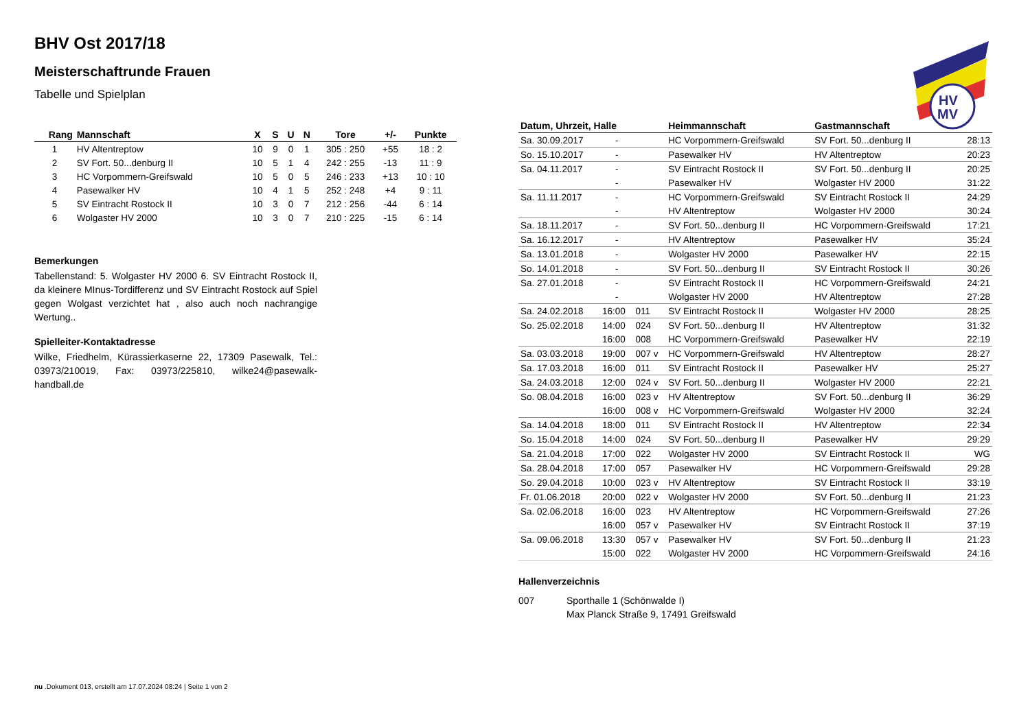HV
MV
BHV Ost 2017/18
Meisterschaftrunde Frauen
Tabelle und Spielplan
| Rang | Mannschaft | X | S | U | N | Tore | +/- | Punkte |
| --- | --- | --- | --- | --- | --- | --- | --- | --- |
| 1 | HV Altentreptow | 10 | 9 | 0 | 1 | 305 : 250 | +55 | 18 : 2 |
| 2 | SV Fort. 50...denburg II | 10 | 5 | 1 | 4 | 242 : 255 | -13 | 11 : 9 |
| 3 | HC Vorpommern-Greifswald | 10 | 5 | 0 | 5 | 246 : 233 | +13 | 10 : 10 |
| 4 | Pasewalker HV | 10 | 4 | 1 | 5 | 252 : 248 | +4 | 9 : 11 |
| 5 | SV Eintracht Rostock II | 10 | 3 | 0 | 7 | 212 : 256 | -44 | 6 : 14 |
| 6 | Wolgaster HV 2000 | 10 | 3 | 0 | 7 | 210 : 225 | -15 | 6 : 14 |
Bemerkungen
Tabellenstand: 5. Wolgaster HV 2000 6. SV Eintracht Rostock II, da kleinere MInus-Tordifferenz und SV Eintracht Rostock auf Spiel gegen Wolgast verzichtet hat , also auch noch nachrangige Wertung..
Spielleiter-Kontaktadresse
Wilke, Friedhelm, Kürassierkaserne 22, 17309 Pasewalk, Tel.: 03973/210019, Fax: 03973/225810, wilke24@pasewalk-handball.de
| Datum, Uhrzeit, Halle | | | Heimmannschaft | Gastmannschaft | |
| --- | --- | --- | --- | --- | --- |
| Sa. 30.09.2017 | - | | HC Vorpommern-Greifswald | SV Fort. 50...denburg II | 28:13 |
| So. 15.10.2017 | - | | Pasewalker HV | HV Altentreptow | 20:23 |
| Sa. 04.11.2017 | - | | SV Eintracht Rostock II | SV Fort. 50...denburg II | 20:25 |
| | - | | Pasewalker HV | Wolgaster HV 2000 | 31:22 |
| Sa. 11.11.2017 | - | | HC Vorpommern-Greifswald | SV Eintracht Rostock II | 24:29 |
| | - | | HV Altentreptow | Wolgaster HV 2000 | 30:24 |
| Sa. 18.11.2017 | - | | SV Fort. 50...denburg II | HC Vorpommern-Greifswald | 17:21 |
| Sa. 16.12.2017 | - | | HV Altentreptow | Pasewalker HV | 35:24 |
| Sa. 13.01.2018 | - | | Wolgaster HV 2000 | Pasewalker HV | 22:15 |
| So. 14.01.2018 | - | | SV Fort. 50...denburg II | SV Eintracht Rostock II | 30:26 |
| Sa. 27.01.2018 | - | | SV Eintracht Rostock II | HC Vorpommern-Greifswald | 24:21 |
| | - | | Wolgaster HV 2000 | HV Altentreptow | 27:28 |
| Sa. 24.02.2018 | 16:00 | 011 | SV Eintracht Rostock II | Wolgaster HV 2000 | 28:25 |
| So. 25.02.2018 | 14:00 | 024 | SV Fort. 50...denburg II | HV Altentreptow | 31:32 |
| | 16:00 | 008 | HC Vorpommern-Greifswald | Pasewalker HV | 22:19 |
| Sa. 03.03.2018 | 19:00 | 007 v | HC Vorpommern-Greifswald | HV Altentreptow | 28:27 |
| Sa. 17.03.2018 | 16:00 | 011 | SV Eintracht Rostock II | Pasewalker HV | 25:27 |
| Sa. 24.03.2018 | 12:00 | 024 v | SV Fort. 50...denburg II | Wolgaster HV 2000 | 22:21 |
| So. 08.04.2018 | 16:00 | 023 v | HV Altentreptow | SV Fort. 50...denburg II | 36:29 |
| | 16:00 | 008 v | HC Vorpommern-Greifswald | Wolgaster HV 2000 | 32:24 |
| Sa. 14.04.2018 | 18:00 | 011 | SV Eintracht Rostock II | HV Altentreptow | 22:34 |
| So. 15.04.2018 | 14:00 | 024 | SV Fort. 50...denburg II | Pasewalker HV | 29:29 |
| Sa. 21.04.2018 | 17:00 | 022 | Wolgaster HV 2000 | SV Eintracht Rostock II | WG |
| Sa. 28.04.2018 | 17:00 | 057 | Pasewalker HV | HC Vorpommern-Greifswald | 29:28 |
| So. 29.04.2018 | 10:00 | 023 v | HV Altentreptow | SV Eintracht Rostock II | 33:19 |
| Fr. 01.06.2018 | 20:00 | 022 v | Wolgaster HV 2000 | SV Fort. 50...denburg II | 21:23 |
| Sa. 02.06.2018 | 16:00 | 023 | HV Altentreptow | HC Vorpommern-Greifswald | 27:26 |
| | 16:00 | 057 v | Pasewalker HV | SV Eintracht Rostock II | 37:19 |
| Sa. 09.06.2018 | 13:30 | 057 v | Pasewalker HV | SV Fort. 50...denburg II | 21:23 |
| | 15:00 | 022 | Wolgaster HV 2000 | HC Vorpommern-Greifswald | 24:16 |
Hallenverzeichnis
007 Sporthalle 1 (Schönwalde I)
Max Planck Straße 9, 17491 Greifswald
nu .Dokument 013, erstellt am 17.07.2024 08:24 | Seite 1 von 2